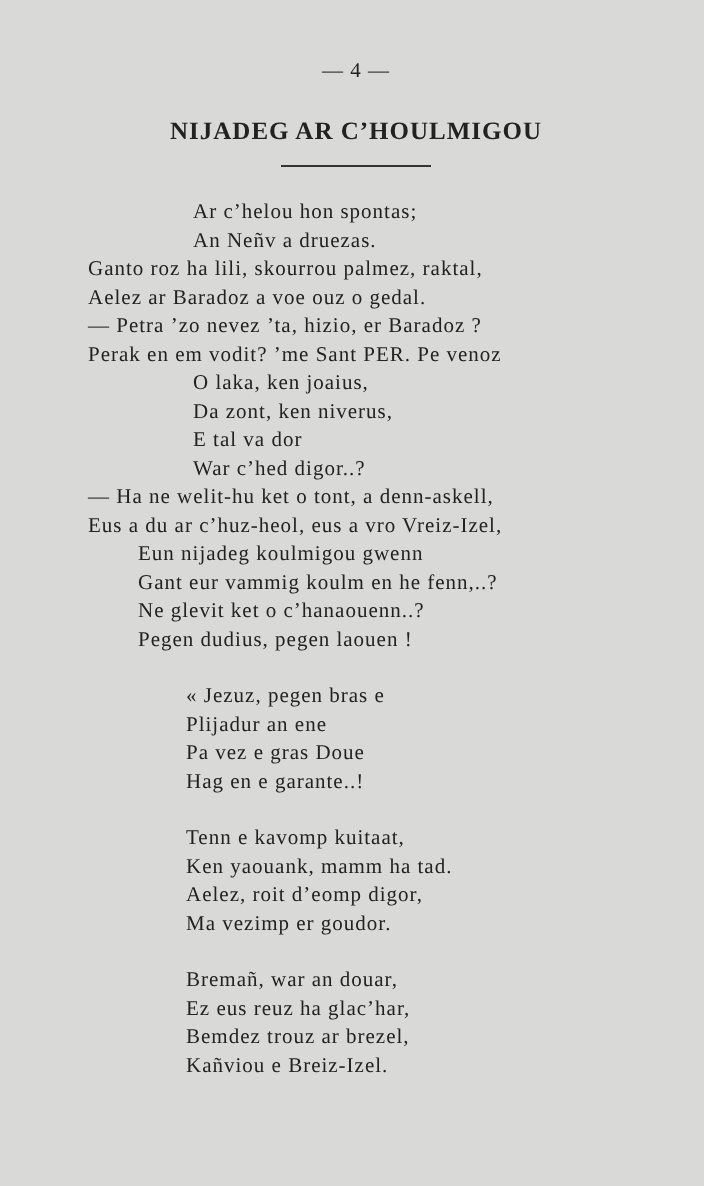— 4 —
NIJADEG AR C’HOULMIGOU
Ar c’helou hon spontas;
An Neñv a druezas.
Ganto roz ha lili, skourrou palmez, raktal,
Aelez ar Baradoz a voe ouz o gedal.
— Petra ’zo nevez ’ta, hizio, er Baradoz ?
Perak en em vodit? ’me Sant PER. Pe venoz
O laka, ken joaius,
Da zont, ken niverus,
E tal va dor
War c’hed digor..?
— Ha ne welit-hu ket o tont, a denn-askell,
Eus a du ar c’huz-heol, eus a vro Vreiz-Izel,
Eun nijadeg koulmigou gwenn
Gant eur vammig koulm en he fenn,..?
Ne glevit ket o c’hanaouenn..?
Pegen dudius, pegen laouen !
« Jezuz, pegen bras e
Plijadur an ene
Pa vez e gras Doue
Hag en e garante..!
Tenn e kavomp kuitaat,
Ken yaouank, mamm ha tad.
Aelez, roit d’eomp digor,
Ma vezimp er goudor.
Bremañ, war an douar,
Ez eus reuz ha glac’har,
Bemdez trouz ar brezel,
Kañviou e Breiz-Izel.